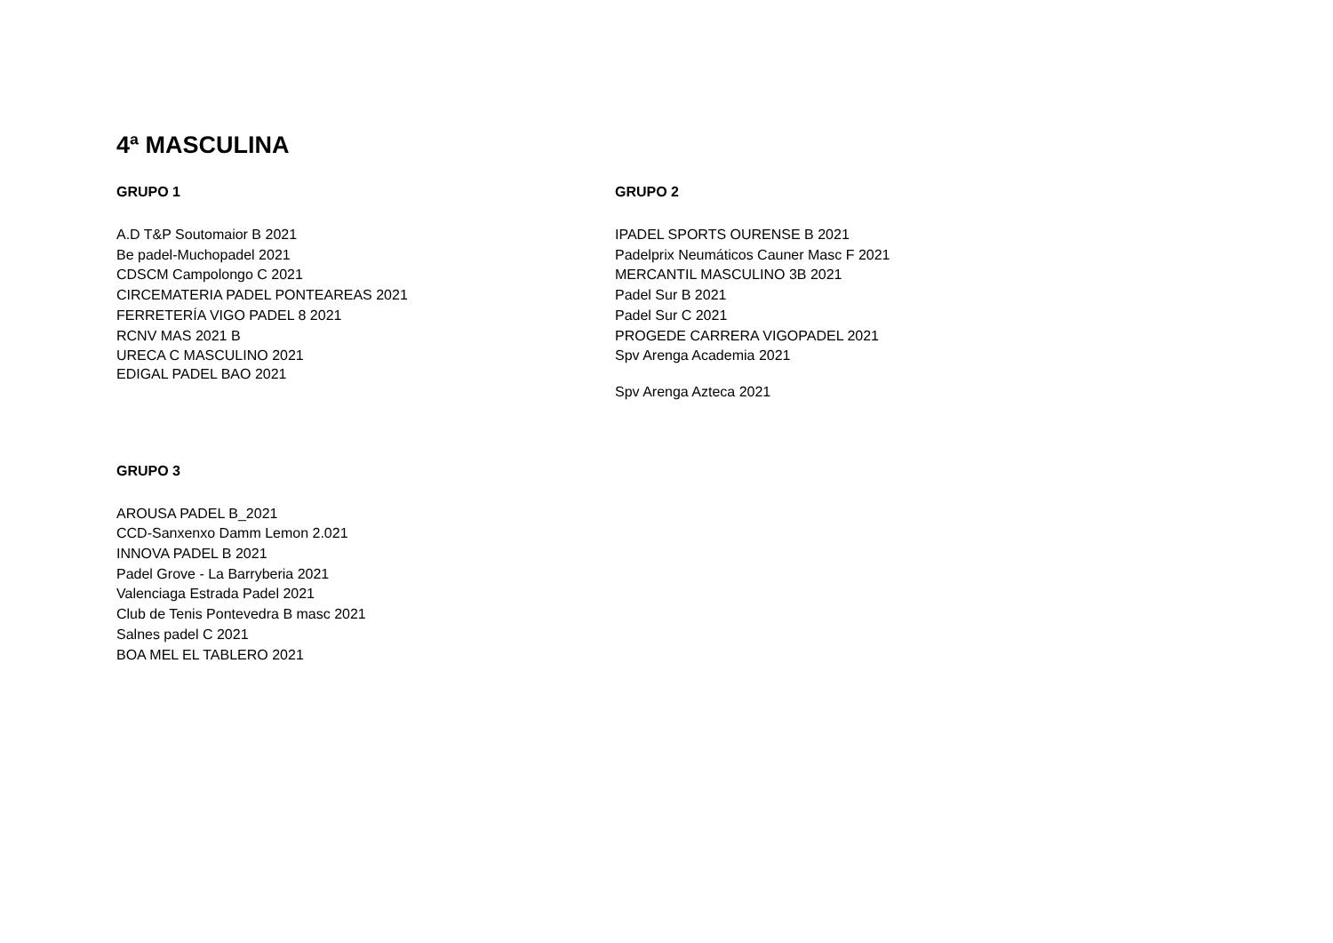4ª MASCULINA
GRUPO 1
A.D T&P Soutomaior B 2021
Be padel-Muchopadel 2021
CDSCM Campolongo C 2021
CIRCEMATERIA PADEL PONTEAREAS 2021
FERRETERÍA VIGO PADEL 8 2021
RCNV MAS 2021 B
URECA C MASCULINO 2021
EDIGAL PADEL BAO 2021
GRUPO 2
IPADEL SPORTS OURENSE B 2021
Padelprix Neumáticos Cauner Masc F 2021
MERCANTIL MASCULINO 3B 2021
Padel Sur B 2021
Padel Sur C 2021
PROGEDE CARRERA VIGOPADEL 2021
Spv Arenga Academia 2021
Spv Arenga Azteca 2021
GRUPO 3
AROUSA PADEL B_2021
CCD-Sanxenxo Damm Lemon 2.021
INNOVA PADEL B 2021
Padel Grove - La Barryberia 2021
Valenciaga Estrada Padel 2021
Club de Tenis Pontevedra B masc 2021
Salnes padel C 2021
BOA MEL EL TABLERO 2021